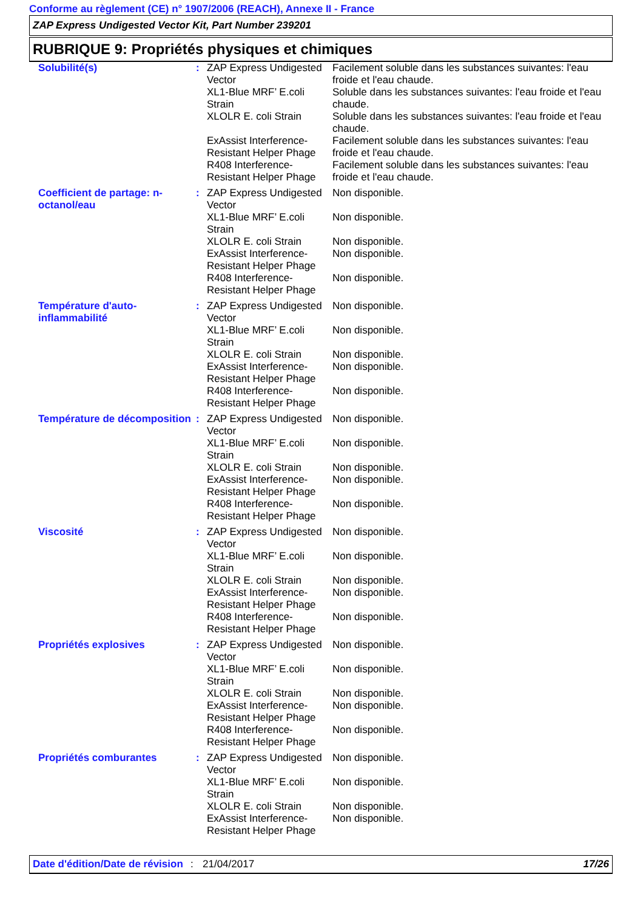Conforme au règlement (CE) n° 1907/2006 (REACH), Annexe II - France
ZAP Express Undigested Vector Kit, Part Number 239201
RUBRIQUE 9: Propriétés physiques et chimiques
| Solubilité(s) | : | ZAP Express Undigested Vector | Facilement soluble dans les substances suivantes: l'eau froide et l'eau chaude. |
| | | XL1-Blue MRF’ E.coli Strain | Soluble dans les substances suivantes: l'eau froide et l'eau chaude. |
| | | XLOLR E. coli Strain | Soluble dans les substances suivantes: l'eau froide et l'eau chaude. |
| | | ExAssist Interference-Resistant Helper Phage | Facilement soluble dans les substances suivantes: l'eau froide et l'eau chaude. |
| | | R408 Interference-Resistant Helper Phage | Facilement soluble dans les substances suivantes: l'eau froide et l'eau chaude. |
| Coefficient de partage: n-octanol/eau | : | ZAP Express Undigested Vector | Non disponible. |
| | | XL1-Blue MRF’ E.coli Strain | Non disponible. |
| | | XLOLR E. coli Strain | Non disponible. |
| | | ExAssist Interference-Resistant Helper Phage | Non disponible. |
| | | R408 Interference-Resistant Helper Phage | Non disponible. |
| Température d'auto-inflammabilité | : | ZAP Express Undigested Vector | Non disponible. |
| | | XL1-Blue MRF’ E.coli Strain | Non disponible. |
| | | XLOLR E. coli Strain | Non disponible. |
| | | ExAssist Interference-Resistant Helper Phage | Non disponible. |
| | | R408 Interference-Resistant Helper Phage | Non disponible. |
| Température de décomposition | : | ZAP Express Undigested Vector | Non disponible. |
| | | XL1-Blue MRF’ E.coli Strain | Non disponible. |
| | | XLOLR E. coli Strain | Non disponible. |
| | | ExAssist Interference-Resistant Helper Phage | Non disponible. |
| | | R408 Interference-Resistant Helper Phage | Non disponible. |
| Viscosité | : | ZAP Express Undigested Vector | Non disponible. |
| | | XL1-Blue MRF’ E.coli Strain | Non disponible. |
| | | XLOLR E. coli Strain | Non disponible. |
| | | ExAssist Interference-Resistant Helper Phage | Non disponible. |
| | | R408 Interference-Resistant Helper Phage | Non disponible. |
| Propriétés explosives | : | ZAP Express Undigested Vector | Non disponible. |
| | | XL1-Blue MRF’ E.coli Strain | Non disponible. |
| | | XLOLR E. coli Strain | Non disponible. |
| | | ExAssist Interference-Resistant Helper Phage | Non disponible. |
| | | R408 Interference-Resistant Helper Phage | Non disponible. |
| Propriétés comburantes | : | ZAP Express Undigested Vector | Non disponible. |
| | | XL1-Blue MRF’ E.coli Strain | Non disponible. |
| | | XLOLR E. coli Strain | Non disponible. |
| | | ExAssist Interference-Resistant Helper Phage | Non disponible. |
Date d'édition/Date de révision
: 21/04/2017 17/26